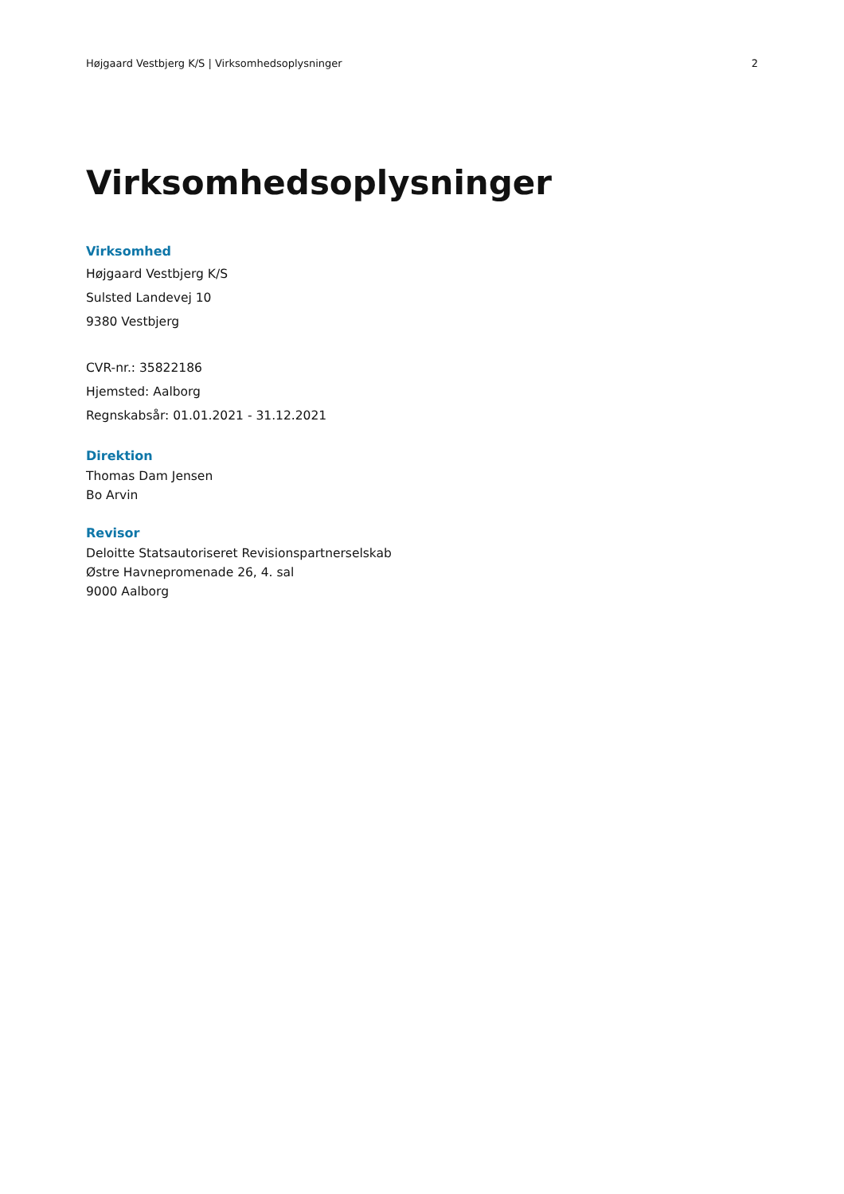Højgaard Vestbjerg K/S | Virksomhedsoplysninger 2
Virksomhedsoplysninger
Virksomhed
Højgaard Vestbjerg K/S
Sulsted Landevej 10
9380 Vestbjerg
CVR-nr.: 35822186
Hjemsted: Aalborg
Regnskabsår: 01.01.2021 - 31.12.2021
Direktion
Thomas Dam Jensen
Bo Arvin
Revisor
Deloitte Statsautoriseret Revisionspartnerselskab
Østre Havnepromenade 26, 4. sal
9000 Aalborg